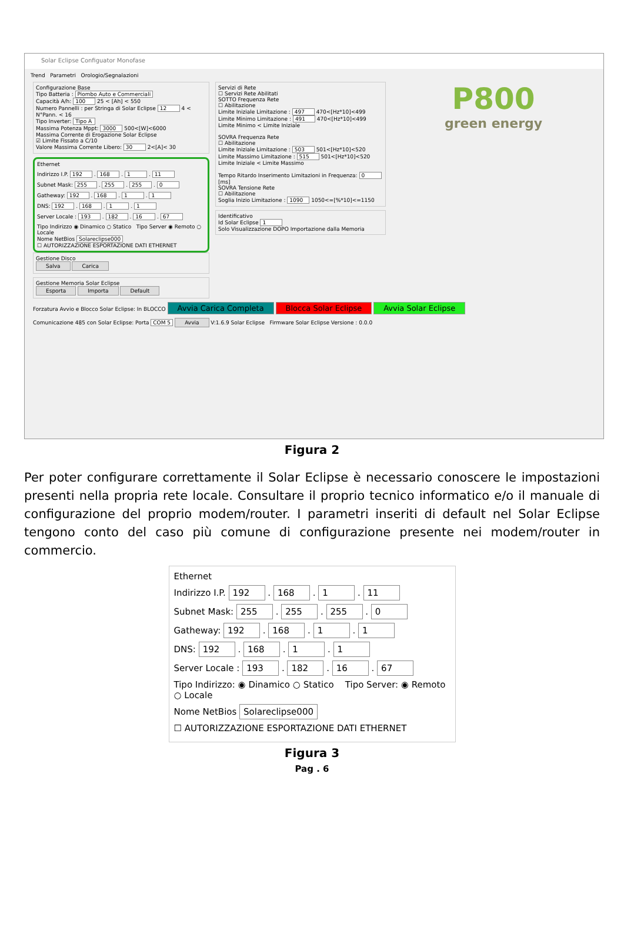Solar Eclipse Configuator Monofase
Trend Parametri Orologio/Segnalazioni
Configurazione Base
Tipo Batteria : Piombo Auto e Commerciali
Capacità A/h: 100 25 < [Ah] < 550
Numero Pannelli : per Stringa di Solar Eclipse 12 4 < N°Pann. < 16
Tipo Inverter: Tipo A
Massima Potenza Mppt: 3000 500<[W]<6000
Massima Corrente di Erogazione Solar Eclipse
☑ Limite Fissato a C/10
Valore Massima Corrente Libero: 30 2<[A]< 30
Ethernet
Indirizzo I.P. 192 . 168 . 1 . 11
Subnet Mask: 255 . 255 . 255 . 0
Gatheway: 192 . 168 . 1 . 1
DNS: 192 . 168 . 1 . 1
Server Locale : 193 . 182 . 16 . 67
Tipo Indirizzo ◉ Dinamico ○ Statico Tipo Server ◉ Remoto ○ Locale
Nome NetBios Solareclipse000
☐ AUTORIZZAZIONE ESPORTAZIONE DATI ETHERNET
Gestione Disco
Salva Carica
Gestione Memoria Solar Eclipse
Esporta Importa Default
Servizi di Rete
☐ Servizi Rete Abilitati
SOTTO Frequenza Rete
☐ Abilitazione
Limite Iniziale Limitazione : 497 470<[Hz*10]<499
Limite Minimo Limitazione : 491 470<[Hz*10]<499
Limite Minimo < Limite Iniziale
SOVRA Frequenza Rete
☐ Abilitazione
Limite Iniziale Limitazione : 503 501<[Hz*10]<520
Limite Massimo Limitazione : 515 501<[Hz*10]<520
Limite Iniziale < Limite Massimo
Tempo Ritardo Inserimento Limitazioni in Frequenza: 0 [ms]
SOVRA Tensione Rete
☐ Abilitazione
Soglia Inizio Limitazione : 1090 1050<=[%*10]<=1150
Identificativo
Id Solar Eclipse 1
Solo Visualizzazione DOPO Importazione dalla Memoria
P800
green energy
Forzatura Avvio e Blocco Solar Eclipse: In BLOCCO Avvia Carica Completa Blocca Solar Eclipse Avvia Solar Eclipse
Comunicazione 485 con Solar Eclipse: Porta COM 5 Avvia V:1.6.9 Solar Eclipse Firmware Solar Eclipse Versione : 0.0.0
Figura 2
Per poter configurare correttamente il Solar Eclipse è necessario conoscere le impostazioni presenti nella propria rete locale. Consultare il proprio tecnico informatico e/o il manuale di configurazione del proprio modem/router. I parametri inseriti di default nel Solar Eclipse tengono conto del caso più comune di configurazione presente nei modem/router in commercio.
Ethernet
Indirizzo I.P. 192 . 168 . 1 . 11
Subnet Mask: 255 . 255 . 255 . 0
Gatheway: 192 . 168 . 1 . 1
DNS: 192 . 168 . 1 . 1
Server Locale : 193 . 182 . 16 . 67
Tipo Indirizzo: ◉ Dinamico ○ Statico Tipo Server: ◉ Remoto ○ Locale
Nome NetBios Solareclipse000
☐ AUTORIZZAZIONE ESPORTAZIONE DATI ETHERNET
Figura 3
Pag . 6